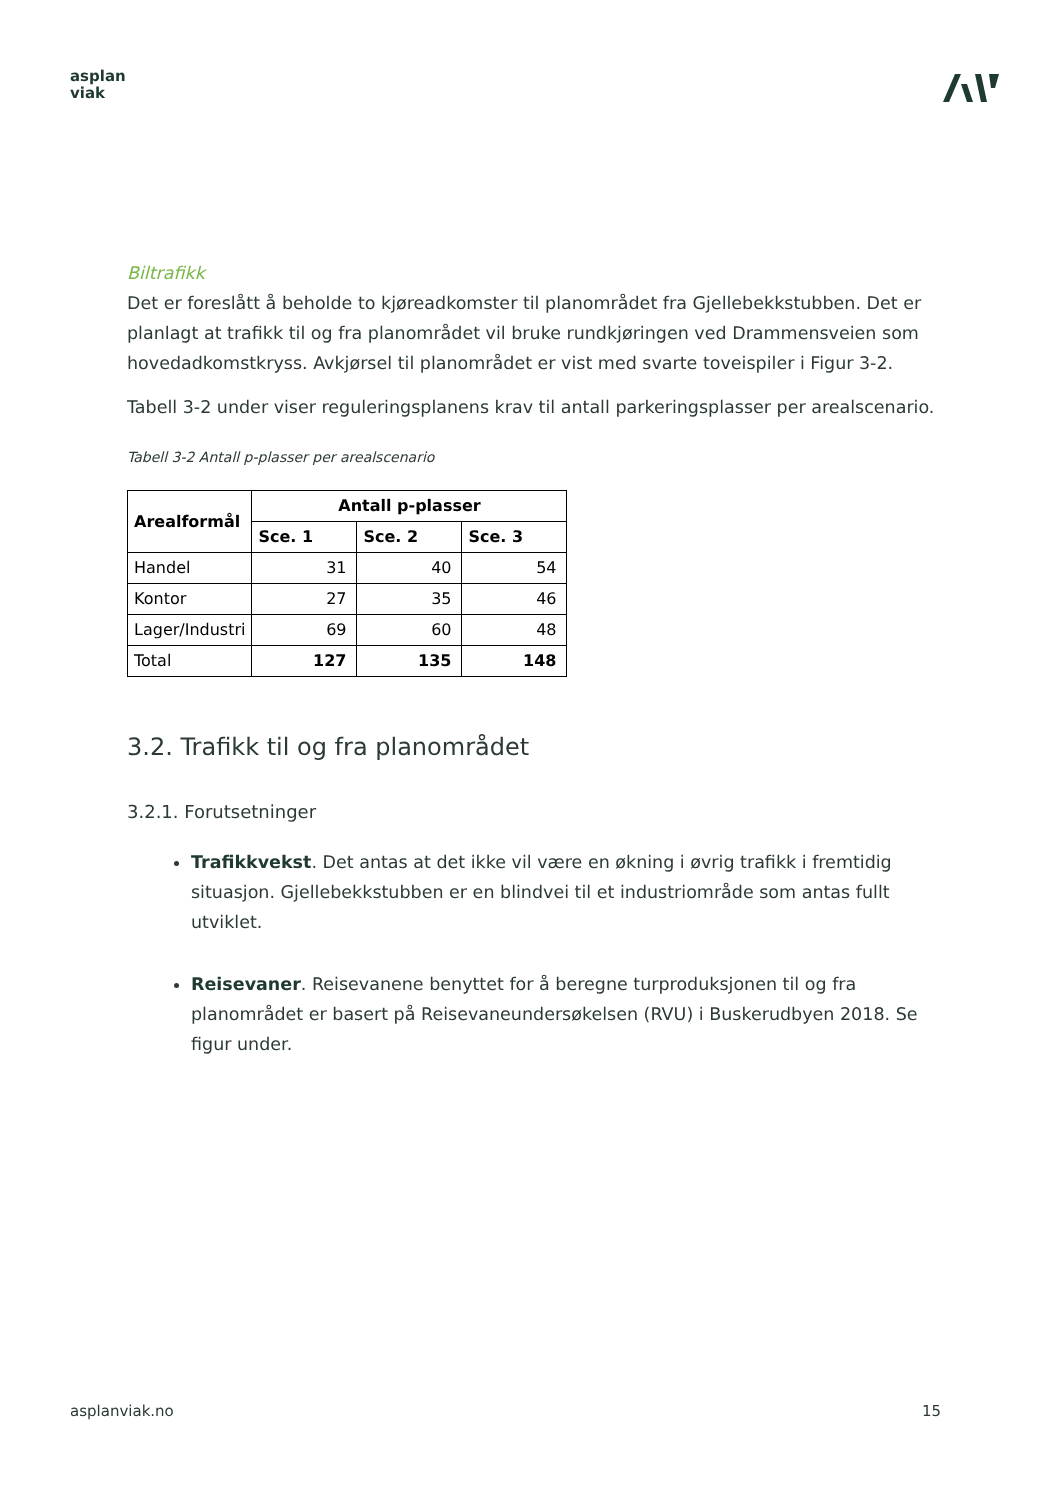asplan
viak
Biltrafikk
Det er foreslått å beholde to kjøreadkomster til planområdet fra Gjellebekkstubben. Det er planlagt at trafikk til og fra planområdet vil bruke rundkjøringen ved Drammensveien som hovedadkomstkryss. Avkjørsel til planområdet er vist med svarte toveispiler i Figur 3-2.
Tabell 3-2 under viser reguleringsplanens krav til antall parkeringsplasser per arealscenario.
Tabell 3-2 Antall p-plasser per arealscenario
| Arealformål | Antall p-plasser | | |
| --- | --- | --- | --- |
| | Sce. 1 | Sce. 2 | Sce. 3 |
| Handel | 31 | 40 | 54 |
| Kontor | 27 | 35 | 46 |
| Lager/Industri | 69 | 60 | 48 |
| Total | 127 | 135 | 148 |
3.2. Trafikk til og fra planområdet
3.2.1. Forutsetninger
Trafikkvekst. Det antas at det ikke vil være en økning i øvrig trafikk i fremtidig situasjon. Gjellebekkstubben er en blindvei til et industriområde som antas fullt utviklet.
Reisevaner. Reisevanene benyttet for å beregne turproduksjonen til og fra planområdet er basert på Reisevaneundersøkelsen (RVU) i Buskerudbyen 2018. Se figur under.
asplanviak.no 15